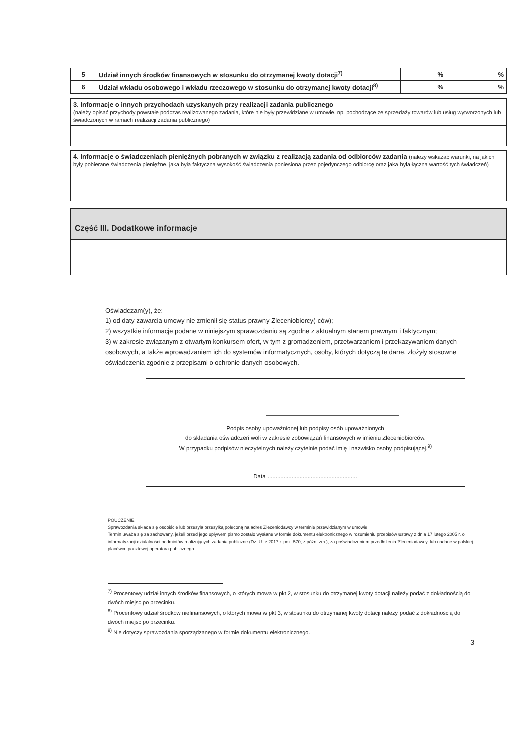| 5 | Udział innych środków finansowych w stosunku do otrzymanej kwoty dotacji<sup>7)</sup> | % | % |
| 6 | Udział wkładu osobowego i wkładu rzeczowego w stosunku do otrzymanej kwoty dotacji<sup>8)</sup> | % | % |
3. Informacje o innych przychodach uzyskanych przy realizacji zadania publicznego
(należy opisać przychody powstałe podczas realizowanego zadania, które nie były przewidziane w umowie, np. pochodzące ze sprzedaży towarów lub usług wytworzonych lub świadczonych w ramach realizacji zadania publicznego)
4. Informacje o świadczeniach pieniężnych pobranych w związku z realizacją zadania od odbiorców zadania (należy wskazać warunki, na jakich były pobierane świadczenia pieniężne, jaka była faktyczna wysokość świadczenia poniesiona przez pojedynczego odbiorcę oraz jaka była łączna wartość tych świadczeń)
Część III. Dodatkowe informacje
Oświadczam(y), że:
1) od daty zawarcia umowy nie zmienił się status prawny Zleceniobiorcy(-ców);
2) wszystkie informacje podane w niniejszym sprawozdaniu są zgodne z aktualnym stanem prawnym i faktycznym;
3) w zakresie związanym z otwartym konkursem ofert, w tym z gromadzeniem, przetwarzaniem i przekazywaniem danych osobowych, a także wprowadzaniem ich do systemów informatycznych, osoby, których dotyczą te dane, złożyły stosowne oświadczenia zgodnie z przepisami o ochronie danych osobowych.
Podpis osoby upoważnionej lub podpisy osób upoważnionych
do składania oświadczeń woli w zakresie zobowiązań finansowych w imieniu Zleceniobiorców.
W przypadku podpisów nieczytelnych należy czytelnie podać imię i nazwisko osoby podpisującej.<sup>9)</sup>
Data ........................................................
POUCZENIE
Sprawozdania składa się osobiście lub przesyła przesyłką poleconą na adres Zleceniodawcy w terminie przewidzianym w umowie.
Termin uważa się za zachowany, jeżeli przed jego upływem pismo zostało wysłane w formie dokumentu elektronicznego w rozumieniu przepisów ustawy z dnia 17 lutego 2005 r. o informatyzacji działalności podmiotów realizujących zadania publiczne (Dz. U. z 2017 r. poz. 570, z późn. zm.), za poświadczeniem przedłożenia Zleceniodawcy, lub nadane w polskiej placówce pocztowej operatora publicznego.
<sup>7)</sup> Procentowy udział innych środków finansowych, o których mowa w pkt 2, w stosunku do otrzymanej kwoty dotacji należy podać z dokładnością do dwóch miejsc po przecinku.
<sup>8)</sup> Procentowy udział środków niefinansowych, o których mowa w pkt 3, w stosunku do otrzymanej kwoty dotacji należy podać z dokładnością do dwóch miejsc po przecinku.
<sup>9)</sup> Nie dotyczy sprawozdania sporządzanego w formie dokumentu elektronicznego.
3